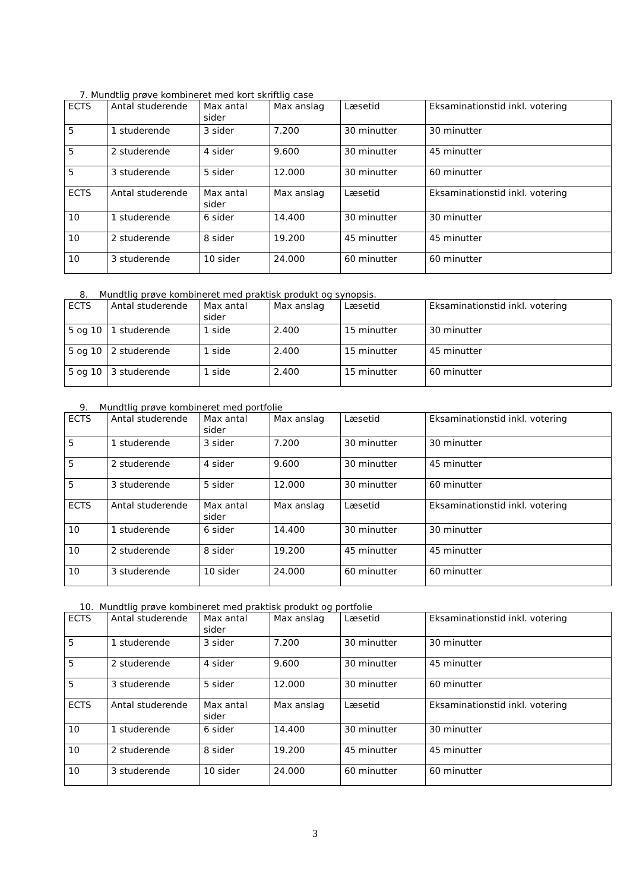7. Mundtlig prøve kombineret med kort skriftlig case
| ECTS | Antal studerende | Max antal sider | Max anslag | Læsetid | Eksaminationstid inkl. votering |
| --- | --- | --- | --- | --- | --- |
| 5 | 1 studerende | 3 sider | 7.200 | 30 minutter | 30 minutter |
| 5 | 2 studerende | 4 sider | 9.600 | 30 minutter | 45 minutter |
| 5 | 3 studerende | 5 sider | 12.000 | 30 minutter | 60 minutter |
| ECTS | Antal studerende | Max antal sider | Max anslag | Læsetid | Eksaminationstid inkl. votering |
| 10 | 1 studerende | 6 sider | 14.400 | 30 minutter | 30 minutter |
| 10 | 2 studerende | 8 sider | 19.200 | 45 minutter | 45 minutter |
| 10 | 3 studerende | 10 sider | 24.000 | 60 minutter | 60 minutter |
8. Mundtlig prøve kombineret med praktisk produkt og synopsis.
| ECTS | Antal studerende | Max antal sider | Max anslag | Læsetid | Eksaminationstid inkl. votering |
| --- | --- | --- | --- | --- | --- |
| 5 og 10 | 1 studerende | 1 side | 2.400 | 15 minutter | 30 minutter |
| 5 og 10 | 2 studerende | 1 side | 2.400 | 15 minutter | 45 minutter |
| 5 og 10 | 3 studerende | 1 side | 2.400 | 15 minutter | 60 minutter |
9. Mundtlig prøve kombineret med portfolie
| ECTS | Antal studerende | Max antal sider | Max anslag | Læsetid | Eksaminationstid inkl. votering |
| --- | --- | --- | --- | --- | --- |
| 5 | 1 studerende | 3 sider | 7.200 | 30 minutter | 30 minutter |
| 5 | 2 studerende | 4 sider | 9.600 | 30 minutter | 45 minutter |
| 5 | 3 studerende | 5 sider | 12.000 | 30 minutter | 60 minutter |
| ECTS | Antal studerende | Max antal sider | Max anslag | Læsetid | Eksaminationstid inkl. votering |
| 10 | 1 studerende | 6 sider | 14.400 | 30 minutter | 30 minutter |
| 10 | 2 studerende | 8 sider | 19.200 | 45 minutter | 45 minutter |
| 10 | 3 studerende | 10 sider | 24.000 | 60 minutter | 60 minutter |
10. Mundtlig prøve kombineret med praktisk produkt og portfolie
| ECTS | Antal studerende | Max antal sider | Max anslag | Læsetid | Eksaminationstid inkl. votering |
| --- | --- | --- | --- | --- | --- |
| 5 | 1 studerende | 3 sider | 7.200 | 30 minutter | 30 minutter |
| 5 | 2 studerende | 4 sider | 9.600 | 30 minutter | 45 minutter |
| 5 | 3 studerende | 5 sider | 12.000 | 30 minutter | 60 minutter |
| ECTS | Antal studerende | Max antal sider | Max anslag | Læsetid | Eksaminationstid inkl. votering |
| 10 | 1 studerende | 6 sider | 14.400 | 30 minutter | 30 minutter |
| 10 | 2 studerende | 8 sider | 19.200 | 45 minutter | 45 minutter |
| 10 | 3 studerende | 10 sider | 24.000 | 60 minutter | 60 minutter |
3